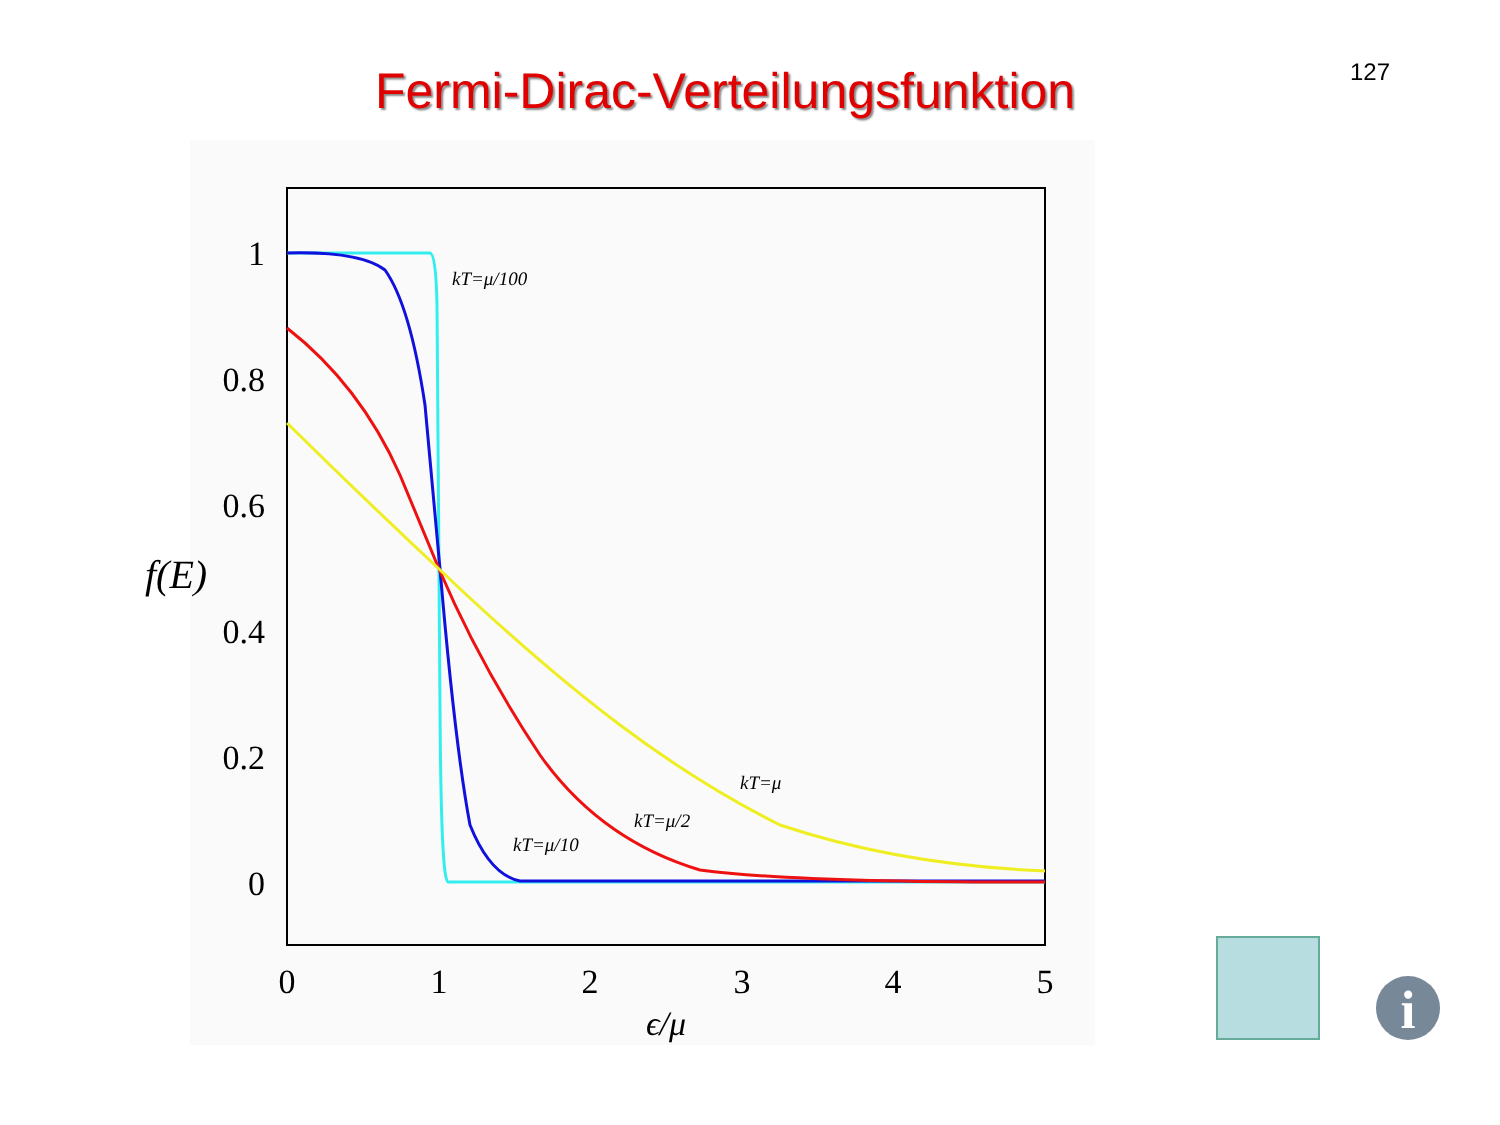127
Fermi-Dirac-Verteilungsfunktion
1
0.8
0.6
0.4
0.2
0
f(E)
0
1
2
3
4
5
ϵ/μ
kT=μ/100
kT=μ/10
kT=μ/2
kT=μ
i